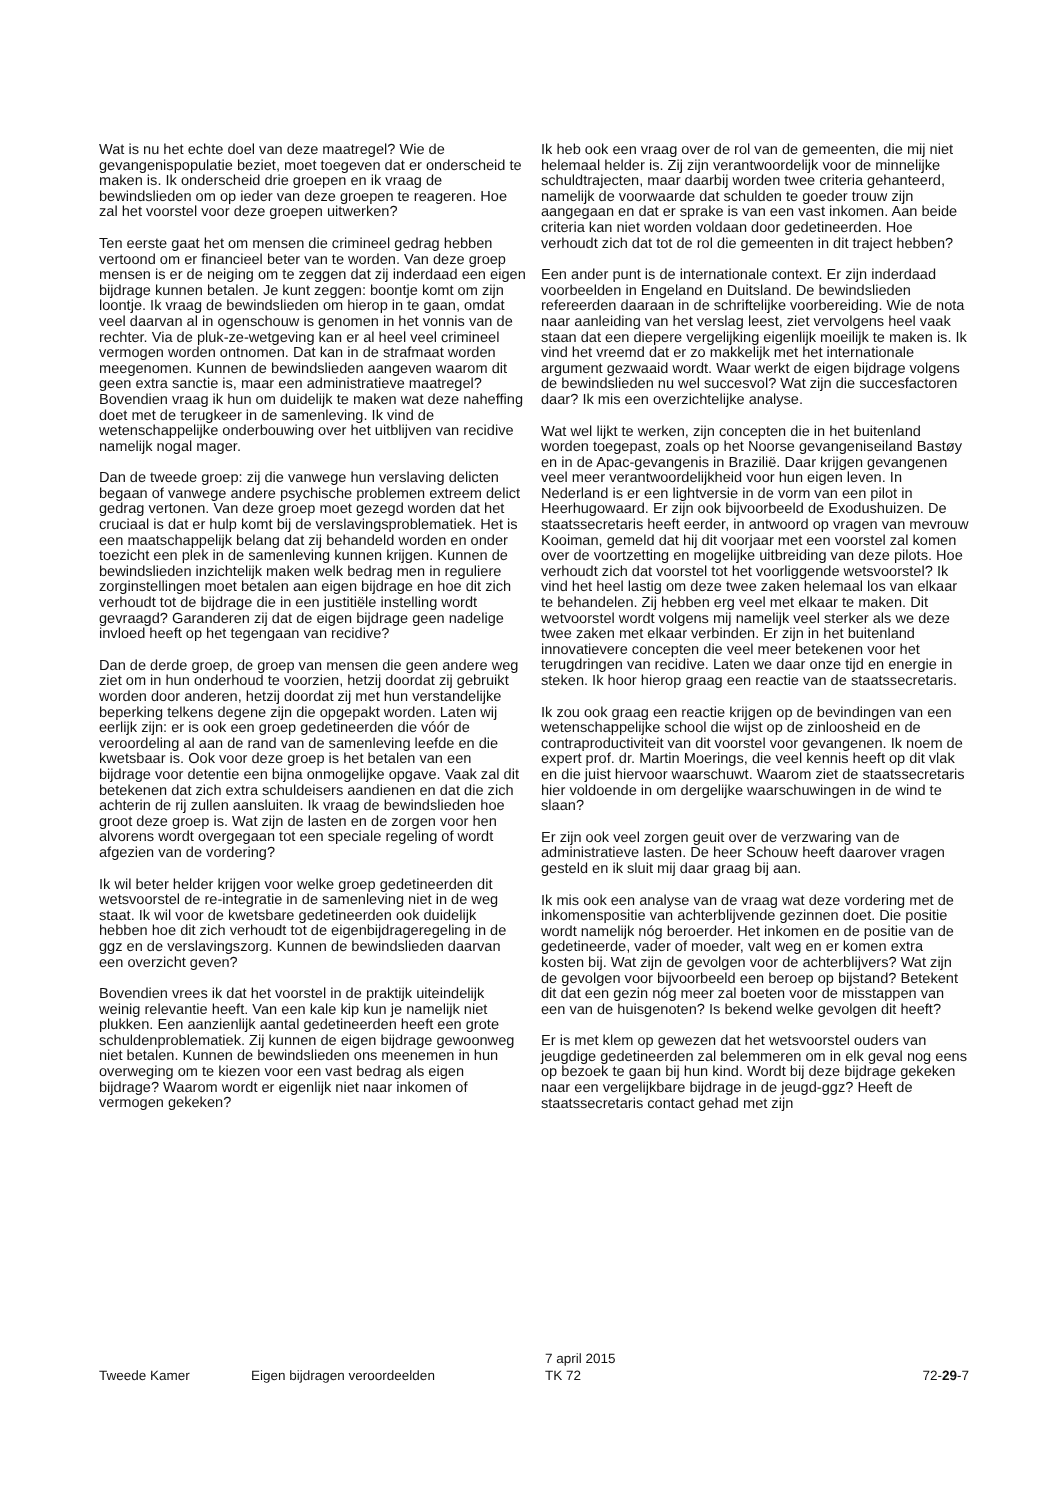Wat is nu het echte doel van deze maatregel? Wie de gevangenispopulatie beziet, moet toegeven dat er onderscheid te maken is. Ik onderscheid drie groepen en ik vraag de bewindslieden om op ieder van deze groepen te reageren. Hoe zal het voorstel voor deze groepen uitwerken?
Ten eerste gaat het om mensen die crimineel gedrag hebben vertoond om er financieel beter van te worden. Van deze groep mensen is er de neiging om te zeggen dat zij inderdaad een eigen bijdrage kunnen betalen. Je kunt zeggen: boontje komt om zijn loontje. Ik vraag de bewindslieden om hierop in te gaan, omdat veel daarvan al in ogenschouw is genomen in het vonnis van de rechter. Via de pluk-ze-wetgeving kan er al heel veel crimineel vermogen worden ontnomen. Dat kan in de strafmaat worden meegenomen. Kunnen de bewindslieden aangeven waarom dit geen extra sanctie is, maar een administratieve maatregel? Bovendien vraag ik hun om duidelijk te maken wat deze naheffing doet met de terugkeer in de samenleving. Ik vind de wetenschappelijke onderbouwing over het uitblijven van recidive namelijk nogal mager.
Dan de tweede groep: zij die vanwege hun verslaving delicten begaan of vanwege andere psychische problemen extreem delict gedrag vertonen. Van deze groep moet gezegd worden dat het cruciaal is dat er hulp komt bij de verslavingsproblematiek. Het is een maatschappelijk belang dat zij behandeld worden en onder toezicht een plek in de samenleving kunnen krijgen. Kunnen de bewindslieden inzichtelijk maken welk bedrag men in reguliere zorginstellingen moet betalen aan eigen bijdrage en hoe dit zich verhoudt tot de bijdrage die in een justitiële instelling wordt gevraagd? Garanderen zij dat de eigen bijdrage geen nadelige invloed heeft op het tegengaan van recidive?
Dan de derde groep, de groep van mensen die geen andere weg ziet om in hun onderhoud te voorzien, hetzij doordat zij gebruikt worden door anderen, hetzij doordat zij met hun verstandelijke beperking telkens degene zijn die opgepakt worden. Laten wij eerlijk zijn: er is ook een groep gedetineerden die vóór de veroordeling al aan de rand van de samenleving leefde en die kwetsbaar is. Ook voor deze groep is het betalen van een bijdrage voor detentie een bijna onmogelijke opgave. Vaak zal dit betekenen dat zich extra schuldeisers aandienen en dat die zich achterin de rij zullen aansluiten. Ik vraag de bewindslieden hoe groot deze groep is. Wat zijn de lasten en de zorgen voor hen alvorens wordt overgegaan tot een speciale regeling of wordt afgezien van de vordering?
Ik wil beter helder krijgen voor welke groep gedetineerden dit wetsvoorstel de re-integratie in de samenleving niet in de weg staat. Ik wil voor de kwetsbare gedetineerden ook duidelijk hebben hoe dit zich verhoudt tot de eigenbijdrageregeling in de ggz en de verslavingszorg. Kunnen de bewindslieden daarvan een overzicht geven?
Bovendien vrees ik dat het voorstel in de praktijk uiteindelijk weinig relevantie heeft. Van een kale kip kun je namelijk niet plukken. Een aanzienlijk aantal gedetineerden heeft een grote schuldenproblematiek. Zij kunnen de eigen bijdrage gewoonweg niet betalen. Kunnen de bewindslieden ons meenemen in hun overweging om te kiezen voor een vast bedrag als eigen bijdrage? Waarom wordt er eigenlijk niet naar inkomen of vermogen gekeken?
Ik heb ook een vraag over de rol van de gemeenten, die mij niet helemaal helder is. Zij zijn verantwoordelijk voor de minnelijke schuldtrajecten, maar daarbij worden twee criteria gehanteerd, namelijk de voorwaarde dat schulden te goeder trouw zijn aangegaan en dat er sprake is van een vast inkomen. Aan beide criteria kan niet worden voldaan door gedetineerden. Hoe verhoudt zich dat tot de rol die gemeenten in dit traject hebben?
Een ander punt is de internationale context. Er zijn inderdaad voorbeelden in Engeland en Duitsland. De bewindslieden refereerden daaraan in de schriftelijke voorbereiding. Wie de nota naar aanleiding van het verslag leest, ziet vervolgens heel vaak staan dat een diepere vergelijking eigenlijk moeilijk te maken is. Ik vind het vreemd dat er zo makkelijk met het internationale argument gezwaaid wordt. Waar werkt de eigen bijdrage volgens de bewindslieden nu wel succesvol? Wat zijn die succesfactoren daar? Ik mis een overzichtelijke analyse.
Wat wel lijkt te werken, zijn concepten die in het buitenland worden toegepast, zoals op het Noorse gevangeniseiland Bastøy en in de Apac-gevangenis in Brazilië. Daar krijgen gevangenen veel meer verantwoordelijkheid voor hun eigen leven. In Nederland is er een lightversie in de vorm van een pilot in Heerhugowaard. Er zijn ook bijvoorbeeld de Exodushuizen. De staatssecretaris heeft eerder, in antwoord op vragen van mevrouw Kooiman, gemeld dat hij dit voorjaar met een voorstel zal komen over de voortzetting en mogelijke uitbreiding van deze pilots. Hoe verhoudt zich dat voorstel tot het voorliggende wetsvoorstel? Ik vind het heel lastig om deze twee zaken helemaal los van elkaar te behandelen. Zij hebben erg veel met elkaar te maken. Dit wetvoorstel wordt volgens mij namelijk veel sterker als we deze twee zaken met elkaar verbinden. Er zijn in het buitenland innovatievere concepten die veel meer betekenen voor het terugdringen van recidive. Laten we daar onze tijd en energie in steken. Ik hoor hierop graag een reactie van de staatssecretaris.
Ik zou ook graag een reactie krijgen op de bevindingen van een wetenschappelijke school die wijst op de zinloosheid en de contraproductiviteit van dit voorstel voor gevangenen. Ik noem de expert prof. dr. Martin Moerings, die veel kennis heeft op dit vlak en die juist hiervoor waarschuwt. Waarom ziet de staatssecretaris hier voldoende in om dergelijke waarschuwingen in de wind te slaan?
Er zijn ook veel zorgen geuit over de verzwaring van de administratieve lasten. De heer Schouw heeft daarover vragen gesteld en ik sluit mij daar graag bij aan.
Ik mis ook een analyse van de vraag wat deze vordering met de inkomenspositie van achterblijvende gezinnen doet. Die positie wordt namelijk nóg beroerder. Het inkomen en de positie van de gedetineerde, vader of moeder, valt weg en er komen extra kosten bij. Wat zijn de gevolgen voor de achterblijvers? Wat zijn de gevolgen voor bijvoorbeeld een beroep op bijstand? Betekent dit dat een gezin nóg meer zal boeten voor de misstappen van een van de huisgenoten? Is bekend welke gevolgen dit heeft?
Er is met klem op gewezen dat het wetsvoorstel ouders van jeugdige gedetineerden zal belemmeren om in elk geval nog eens op bezoek te gaan bij hun kind. Wordt bij deze bijdrage gekeken naar een vergelijkbare bijdrage in de jeugd-ggz? Heeft de staatssecretaris contact gehad met zijn
Tweede Kamer Eigen bijdragen veroordeelden
7 april 2015
TK 72
72-29-7